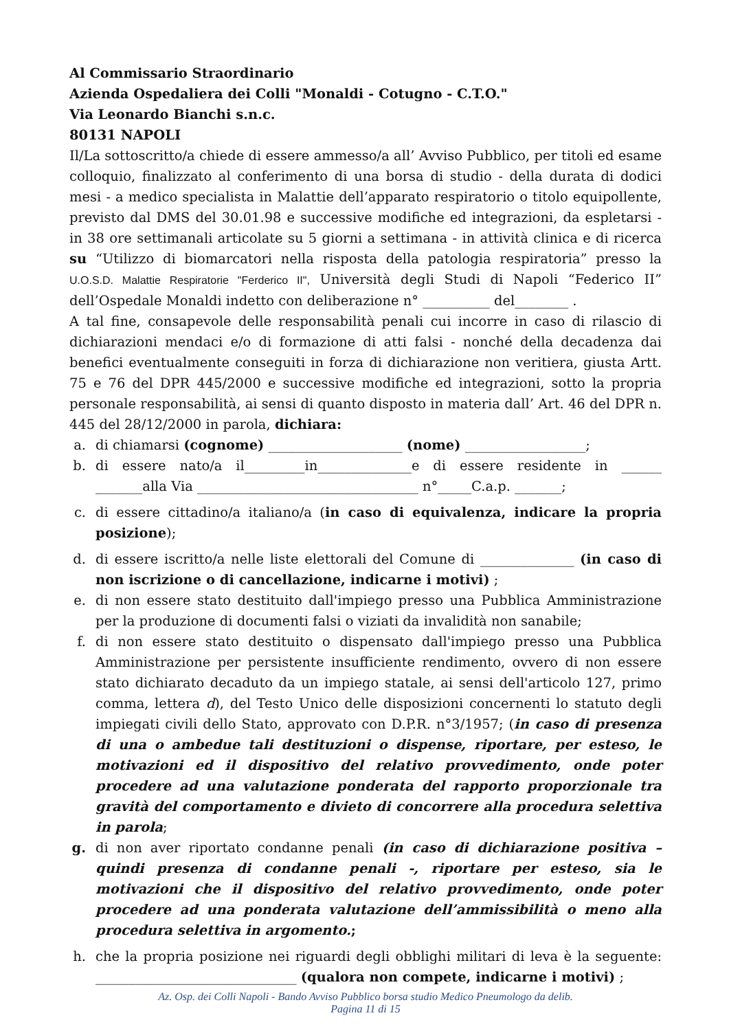Al Commissario Straordinario
Azienda Ospedaliera dei Colli "Monaldi - Cotugno - C.T.O."
Via Leonardo Bianchi s.n.c.
80131 NAPOLI
Il/La sottoscritto/a chiede di essere ammesso/a all’ Avviso Pubblico, per titoli ed esame colloquio, finalizzato al conferimento di una borsa di studio - della durata di dodici mesi - a medico specialista in Malattie dell’apparato respiratorio o titolo equipollente, previsto dal DMS del 30.01.98 e successive modifiche ed integrazioni, da espletarsi - in 38 ore settimanali articolate su 5 giorni a settimana - in attività clinica e di ricerca su “Utilizzo di biomarcatori nella risposta della patologia respiratoria” presso la U.O.S.D. Malattie Respiratorie "Ferderico II", Università degli Studi di Napoli “Federico II” dell’Ospedale Monaldi indetto con deliberazione n° __________ del________ .
A tal fine, consapevole delle responsabilità penali cui incorre in caso di rilascio di dichiarazioni mendaci e/o di formazione di atti falsi - nonché della decadenza dai benefici eventualmente conseguiti in forza di dichiarazione non veritiera, giusta Artt. 75 e 76 del DPR 445/2000 e successive modifiche ed integrazioni, sotto la propria personale responsabilità, ai sensi di quanto disposto in materia dall’ Art. 46 del DPR n. 445 del 28/12/2000 in parola, dichiara:
a. di chiamarsi (cognome) ____________________ (nome) __________________;
b. di essere nato/a il_________in______________e di essere residente in ______ _______alla Via _________________________________ n°_____C.a.p. _______;
c. di essere cittadino/a italiano/a (in caso di equivalenza, indicare la propria posizione);
d. di essere iscritto/a nelle liste elettorali del Comune di ______________ (in caso di non iscrizione o di cancellazione, indicarne i motivi) ;
e. di non essere stato destituito dall'impiego presso una Pubblica Amministrazione per la produzione di documenti falsi o viziati da invalidità non sanabile;
f. di non essere stato destituito o dispensato dall'impiego presso una Pubblica Amministrazione per persistente insufficiente rendimento, ovvero di non essere stato dichiarato decaduto da un impiego statale, ai sensi dell'articolo 127, primo comma, lettera d), del Testo Unico delle disposizioni concernenti lo statuto degli impiegati civili dello Stato, approvato con D.P.R. n°3/1957; (in caso di presenza di una o ambedue tali destituzioni o dispense, riportare, per esteso, le motivazioni ed il dispositivo del relativo provvedimento, onde poter procedere ad una valutazione ponderata del rapporto proporzionale tra gravità del comportamento e divieto di concorrere alla procedura selettiva in parola;
g. di non aver riportato condanne penali (in caso di dichiarazione positiva – quindi presenza di condanne penali -, riportare per esteso, sia le motivazioni che il dispositivo del relativo provvedimento, onde poter procedere ad una ponderata valutazione dell’ammissibilità o meno alla procedura selettiva in argomento.;
h. che la propria posizione nei riguardi degli obblighi militari di leva è la seguente: ______________________________ (qualora non compete, indicarne i motivi) ;
Az. Osp. dei Colli Napoli - Bando Avviso Pubblico borsa studio Medico Pneumologo da delib.
Pagina 11 di 15